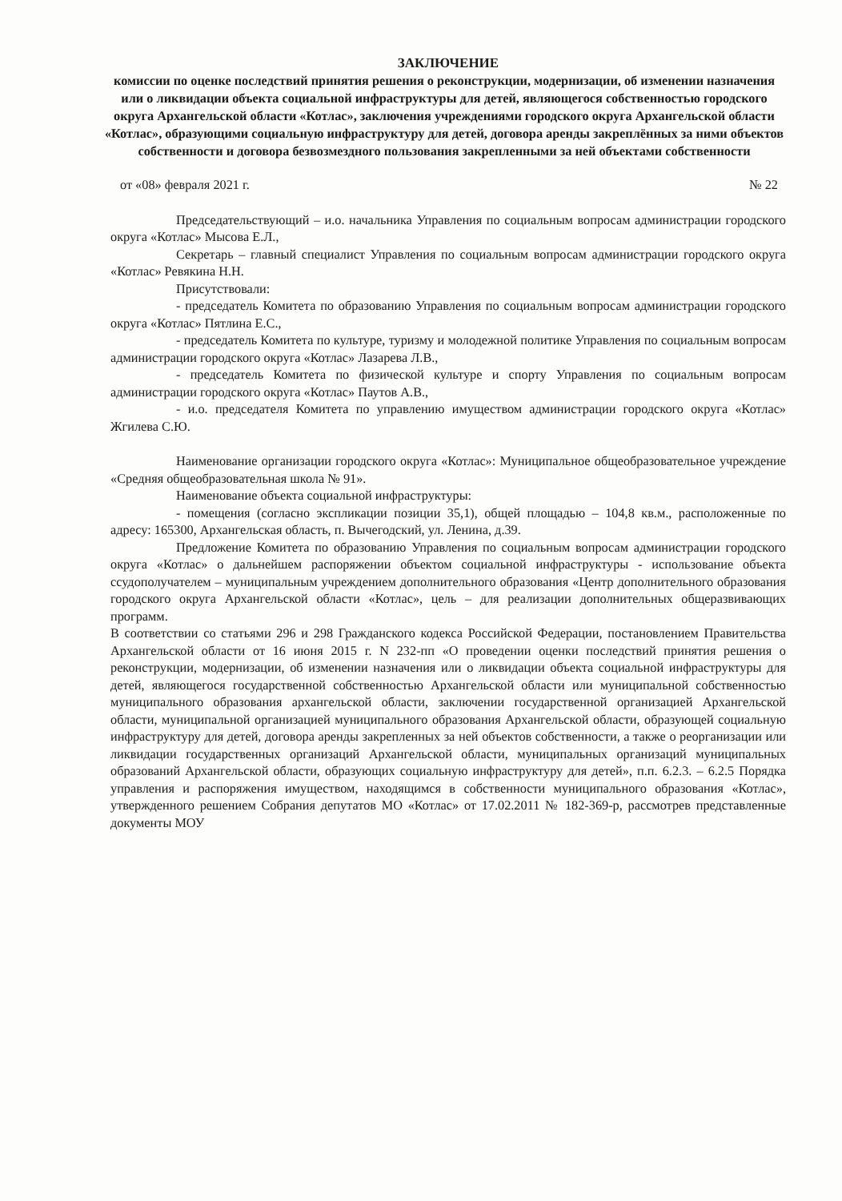ЗАКЛЮЧЕНИЕ
комиссии по оценке последствий принятия решения о реконструкции, модернизации, об изменении назначения или о ликвидации объекта социальной инфраструктуры для детей, являющегося собственностью городского округа Архангельской области «Котлас», заключения учреждениями городского округа Архангельской области «Котлас», образующими социальную инфраструктуру для детей, договора аренды закреплённых за ними объектов собственности и договора безвозмездного пользования закрепленными за ней объектами собственности
от «08» февраля 2021 г. № 22
Председательствующий – и.о. начальника Управления по социальным вопросам администрации городского округа «Котлас» Мысова Е.Л.,
Секретарь – главный специалист Управления по социальным вопросам администрации городского округа «Котлас» Ревякина Н.Н.
Присутствовали:
- председатель Комитета по образованию Управления по социальным вопросам администрации городского округа «Котлас» Пятлина Е.С.,
- председатель Комитета по культуре, туризму и молодежной политике Управления по социальным вопросам администрации городского округа «Котлас» Лазарева Л.В.,
- председатель Комитета по физической культуре и спорту Управления по социальным вопросам администрации городского округа «Котлас» Паутов А.В.,
- и.о. председателя Комитета по управлению имуществом администрации городского округа «Котлас» Жгилева С.Ю.
Наименование организации городского округа «Котлас»: Муниципальное общеобразовательное учреждение «Средняя общеобразовательная школа № 91».
Наименование объекта социальной инфраструктуры:
- помещения (согласно экспликации позиции 35,1), общей площадью – 104,8 кв.м., расположенные по адресу: 165300, Архангельская область, п. Вычегодский, ул. Ленина, д.39.
Предложение Комитета по образованию Управления по социальным вопросам администрации городского округа «Котлас» о дальнейшем распоряжении объектом социальной инфраструктуры - использование объекта ссудополучателем – муниципальным учреждением дополнительного образования «Центр дополнительного образования городского округа Архангельской области «Котлас», цель – для реализации дополнительных общеразвивающих программ.
В соответствии со статьями 296 и 298 Гражданского кодекса Российской Федерации, постановлением Правительства Архангельской области от 16 июня 2015 г. N 232-пп «О проведении оценки последствий принятия решения о реконструкции, модернизации, об изменении назначения или о ликвидации объекта социальной инфраструктуры для детей, являющегося государственной собственностью Архангельской области или муниципальной собственностью муниципального образования архангельской области, заключении государственной организацией Архангельской области, муниципальной организацией муниципального образования Архангельской области, образующей социальную инфраструктуру для детей, договора аренды закрепленных за ней объектов собственности, а также о реорганизации или ликвидации государственных организаций Архангельской области, муниципальных организаций муниципальных образований Архангельской области, образующих социальную инфраструктуру для детей», п.п. 6.2.3. – 6.2.5 Порядка управления и распоряжения имуществом, находящимся в собственности муниципального образования «Котлас», утвержденного решением Собрания депутатов МО «Котлас» от 17.02.2011 № 182-369-р, рассмотрев представленные документы МОУ